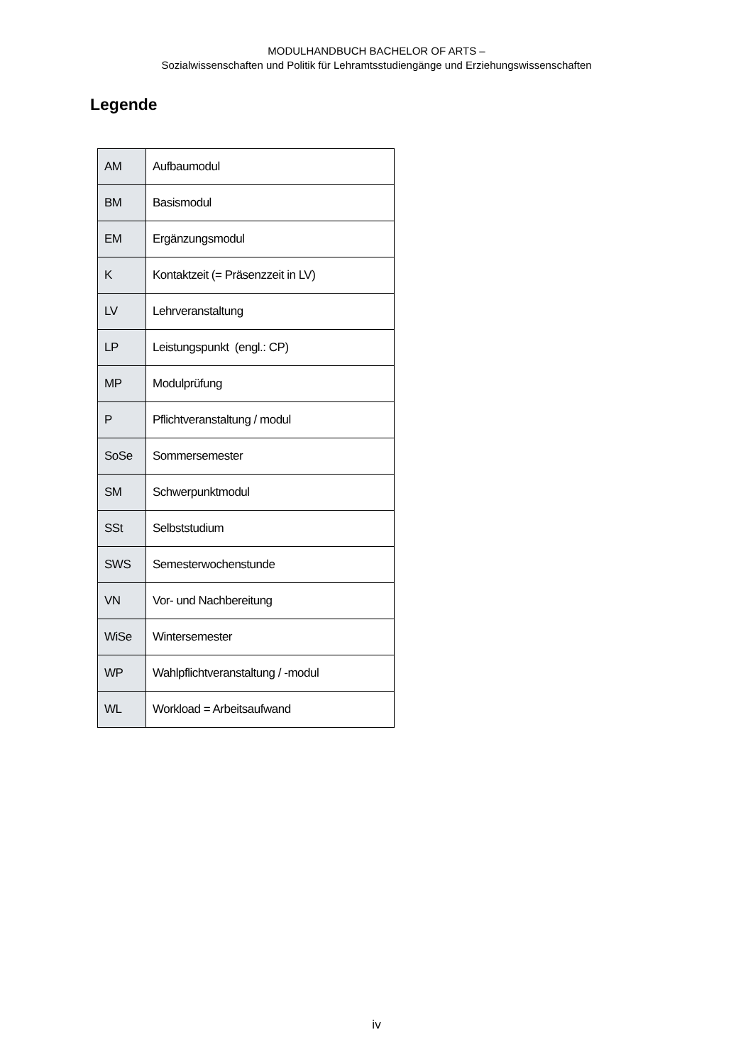MODULHANDBUCH BACHELOR OF ARTS –
Sozialwissenschaften und Politik für Lehramtsstudiengänge und Erziehungswissenschaften
Legende
| AM | Aufbaumodul |
| BM | Basismodul |
| EM | Ergänzungsmodul |
| K | Kontaktzeit (= Präsenzzeit in LV) |
| LV | Lehrveranstaltung |
| LP | Leistungspunkt (engl.: CP) |
| MP | Modulprüfung |
| P | Pflichtveranstaltung / modul |
| SoSe | Sommersemester |
| SM | Schwerpunktmodul |
| SSt | Selbststudium |
| SWS | Semesterwochenstunde |
| VN | Vor- und Nachbereitung |
| WiSe | Wintersemester |
| WP | Wahlpflichtveranstaltung / -modul |
| WL | Workload = Arbeitsaufwand |
iv